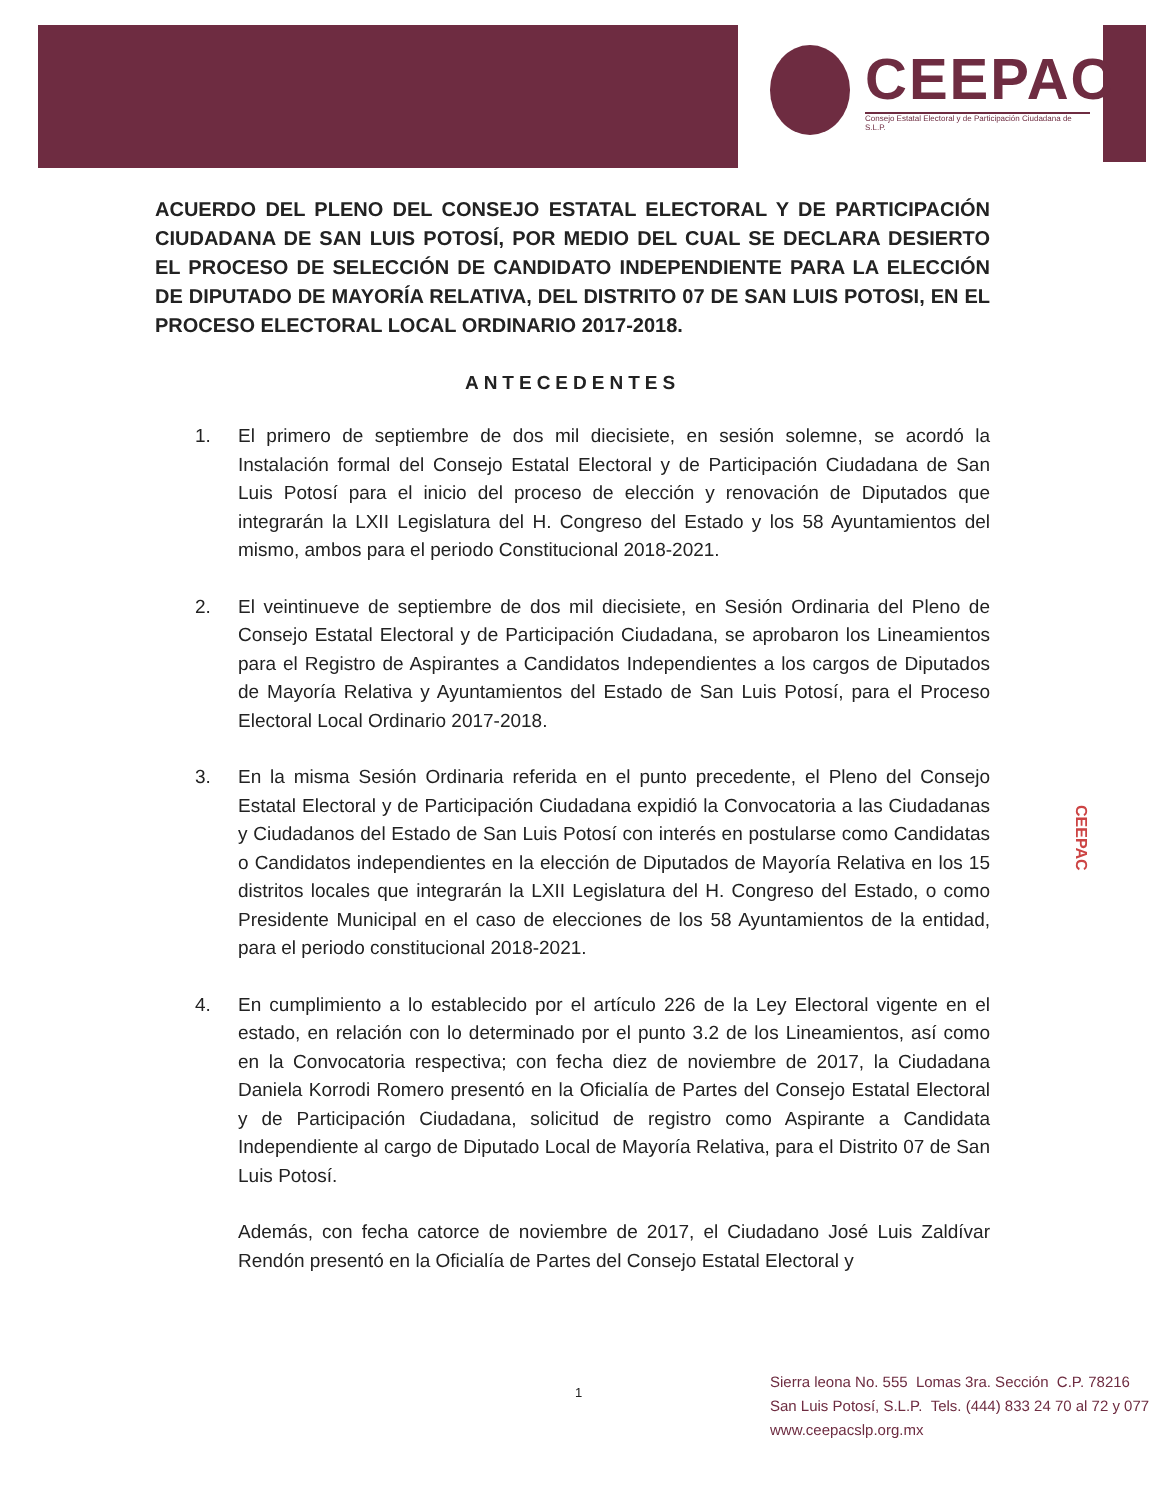CEEPAC
Consejo Estatal Electoral y de Participación Ciudadana de S.L.P.
ACUERDO DEL PLENO DEL CONSEJO ESTATAL ELECTORAL Y DE PARTICIPACIÓN CIUDADANA DE SAN LUIS POTOSÍ, POR MEDIO DEL CUAL SE DECLARA DESIERTO EL PROCESO DE SELECCIÓN DE CANDIDATO INDEPENDIENTE PARA LA ELECCIÓN DE DIPUTADO DE MAYORÍA RELATIVA, DEL DISTRITO 07 DE SAN LUIS POTOSI, EN EL PROCESO ELECTORAL LOCAL ORDINARIO 2017-2018.
ANTECEDENTES
1. El primero de septiembre de dos mil diecisiete, en sesión solemne, se acordó la Instalación formal del Consejo Estatal Electoral y de Participación Ciudadana de San Luis Potosí para el inicio del proceso de elección y renovación de Diputados que integrarán la LXII Legislatura del H. Congreso del Estado y los 58 Ayuntamientos del mismo, ambos para el periodo Constitucional 2018-2021.
2. El veintinueve de septiembre de dos mil diecisiete, en Sesión Ordinaria del Pleno de Consejo Estatal Electoral y de Participación Ciudadana, se aprobaron los Lineamientos para el Registro de Aspirantes a Candidatos Independientes a los cargos de Diputados de Mayoría Relativa y Ayuntamientos del Estado de San Luis Potosí, para el Proceso Electoral Local Ordinario 2017-2018.
3. En la misma Sesión Ordinaria referida en el punto precedente, el Pleno del Consejo Estatal Electoral y de Participación Ciudadana expidió la Convocatoria a las Ciudadanas y Ciudadanos del Estado de San Luis Potosí con interés en postularse como Candidatas o Candidatos independientes en la elección de Diputados de Mayoría Relativa en los 15 distritos locales que integrarán la LXII Legislatura del H. Congreso del Estado, o como Presidente Municipal en el caso de elecciones de los 58 Ayuntamientos de la entidad, para el periodo constitucional 2018-2021.
4. En cumplimiento a lo establecido por el artículo 226 de la Ley Electoral vigente en el estado, en relación con lo determinado por el punto 3.2 de los Lineamientos, así como en la Convocatoria respectiva; con fecha diez de noviembre de 2017, la Ciudadana Daniela Korrodi Romero presentó en la Oficialía de Partes del Consejo Estatal Electoral y de Participación Ciudadana, solicitud de registro como Aspirante a Candidata Independiente al cargo de Diputado Local de Mayoría Relativa, para el Distrito 07 de San Luis Potosí.
Además, con fecha catorce de noviembre de 2017, el Ciudadano José Luis Zaldívar Rendón presentó en la Oficialía de Partes del Consejo Estatal Electoral y
CEEPAC
1
Sierra leona No. 555 Lomas 3ra. Sección C.P. 78216
San Luis Potosí, S.L.P. Tels. (444) 833 24 70 al 72 y 077
www.ceepacslp.org.mx